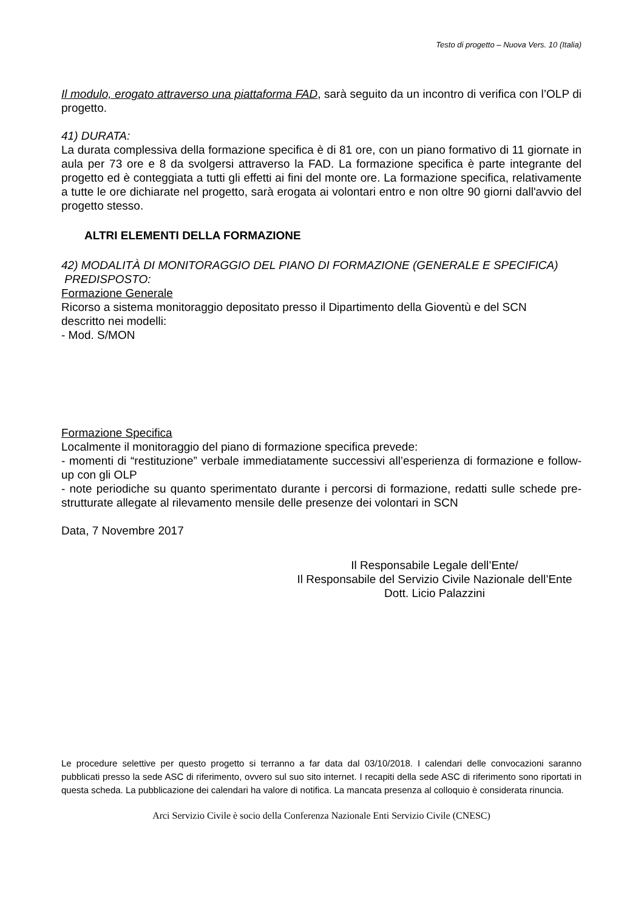Testo di progetto – Nuova Vers. 10 (Italia)
Il modulo, erogato attraverso una piattaforma FAD, sarà seguito da un incontro di verifica con l’OLP di progetto.
41) DURATA:
La durata complessiva della formazione specifica è di 81 ore, con un piano formativo di 11 giornate in aula per 73 ore e 8 da svolgersi attraverso la FAD. La formazione specifica è parte integrante del progetto ed è conteggiata a tutti gli effetti ai fini del monte ore. La formazione specifica, relativamente a tutte le ore dichiarate nel progetto, sarà erogata ai volontari entro e non oltre 90 giorni dall'avvio del progetto stesso.
ALTRI ELEMENTI DELLA FORMAZIONE
42) MODALITÀ DI MONITORAGGIO DEL PIANO DI FORMAZIONE (GENERALE E SPECIFICA)
PREDISPOSTO:
Formazione Generale
Ricorso a sistema monitoraggio depositato presso il Dipartimento della Gioventù e del SCN
descritto nei modelli:
- Mod. S/MON
Formazione Specifica
Localmente il monitoraggio del piano di formazione specifica prevede:
- momenti di “restituzione” verbale immediatamente successivi all’esperienza di formazione e follow-up con gli OLP
- note periodiche su quanto sperimentato durante i percorsi di formazione, redatti sulle schede pre-strutturate allegate al rilevamento mensile delle presenze dei volontari in SCN
Data, 7 Novembre 2017
Il Responsabile Legale dell’Ente/
Il Responsabile del Servizio Civile Nazionale dell’Ente
Dott. Licio Palazzini
Le procedure selettive per questo progetto si terranno a far data dal 03/10/2018. I calendari delle convocazioni saranno pubblicati presso la sede ASC di riferimento, ovvero sul suo sito internet. I recapiti della sede ASC di riferimento sono riportati in questa scheda. La pubblicazione dei calendari ha valore di notifica. La mancata presenza al colloquio è considerata rinuncia.
Arci Servizio Civile è socio della Conferenza Nazionale Enti Servizio Civile (CNESC)